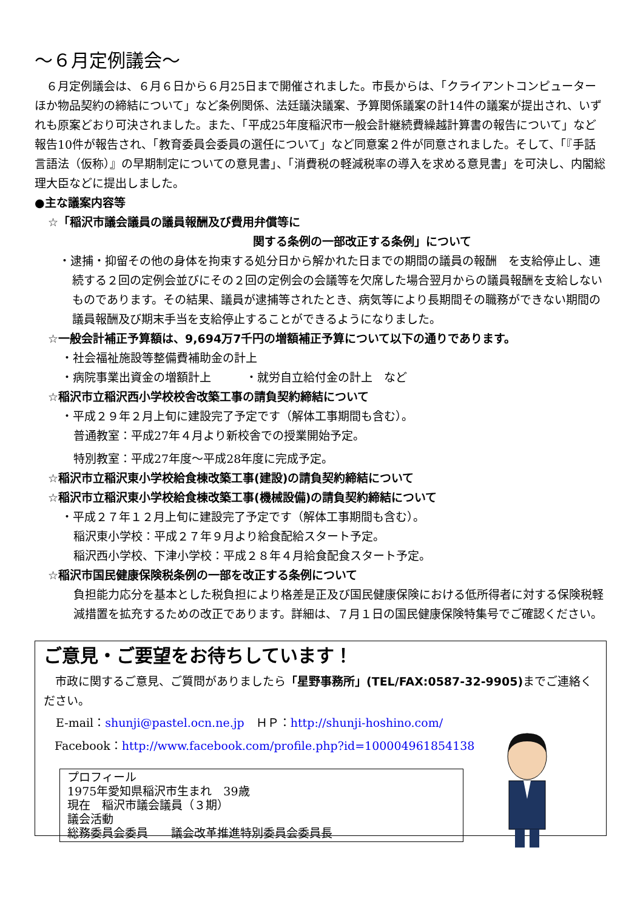～６月定例議会～
　６月定例議会は、６月６日から６月25日まで開催されました。市長からは、「クライアントコンピューターほか物品契約の締結について」など条例関係、法廷議決議案、予算関係議案の計14件の議案が提出され、いずれも原案どおり可決されました。また、「平成25年度稲沢市一般会計継続費繰越計算書の報告について」など報告10件が報告され、「教育委員会委員の選任について」など同意案２件が同意されました。そして、「『手話言語法（仮称）』の早期制定についての意見書」、「消費税の軽減税率の導入を求める意見書」を可決し、内閣総理大臣などに提出しました。
●主な議案内容等
☆「稲沢市議会議員の議員報酬及び費用弁償等に
関する条例の一部改正する条例」について
・逮捕・抑留その他の身体を拘束する処分日から解かれた日までの期間の議員の報酬　を支給停止し、連続する２回の定例会並びにその２回の定例会の会議等を欠席した場合翌月からの議員報酬を支給しないものであります。その結果、議員が逮捕等されたとき、病気等により長期間その職務ができない期間の議員報酬及び期末手当を支給停止することができるようになりました。
☆一般会計補正予算額は、9,694万7千円の増額補正予算について以下の通りであります。
・社会福祉施設等整備費補助金の計上
・病院事業出資金の増額計上　　　・就労自立給付金の計上　など
☆稲沢市立稲沢西小学校校舎改築工事の請負契約締結について
・平成２９年２月上旬に建設完了予定です（解体工事期間も含む）。
普通教室：平成27年４月より新校舎での授業開始予定。
特別教室：平成27年度～平成28年度に完成予定。
☆稲沢市立稲沢東小学校給食棟改築工事(建設)の請負契約締結について
☆稲沢市立稲沢東小学校給食棟改築工事(機械設備)の請負契約締結について
・平成２７年１２月上旬に建設完了予定です（解体工事期間も含む）。
稲沢東小学校：平成２７年９月より給食配給スタート予定。
稲沢西小学校、下津小学校：平成２８年４月給食配食スタート予定。
☆稲沢市国民健康保険税条例の一部を改正する条例について
負担能力応分を基本とした税負担により格差是正及び国民健康保険における低所得者に対する保険税軽減措置を拡充するための改正であります。詳細は、７月１日の国民健康保険特集号でご確認ください。
ご意見・ご要望をお待ちしています！
　市政に関するご意見、ご質問がありましたら「星野事務所」(TEL/FAX:0587-32-9905) までご連絡ください。
E-mail：shunji@pastel.ocn.ne.jp　ＨＰ：http://shunji-hoshino.com/
Facebook：http://www.facebook.com/profile.php?id=100004961854138
プロフィール
1975年愛知県稲沢市生まれ　39歳
現在　稲沢市議会議員（３期）
議会活動
総務委員会委員　　議会改革推進特別委員会委員長